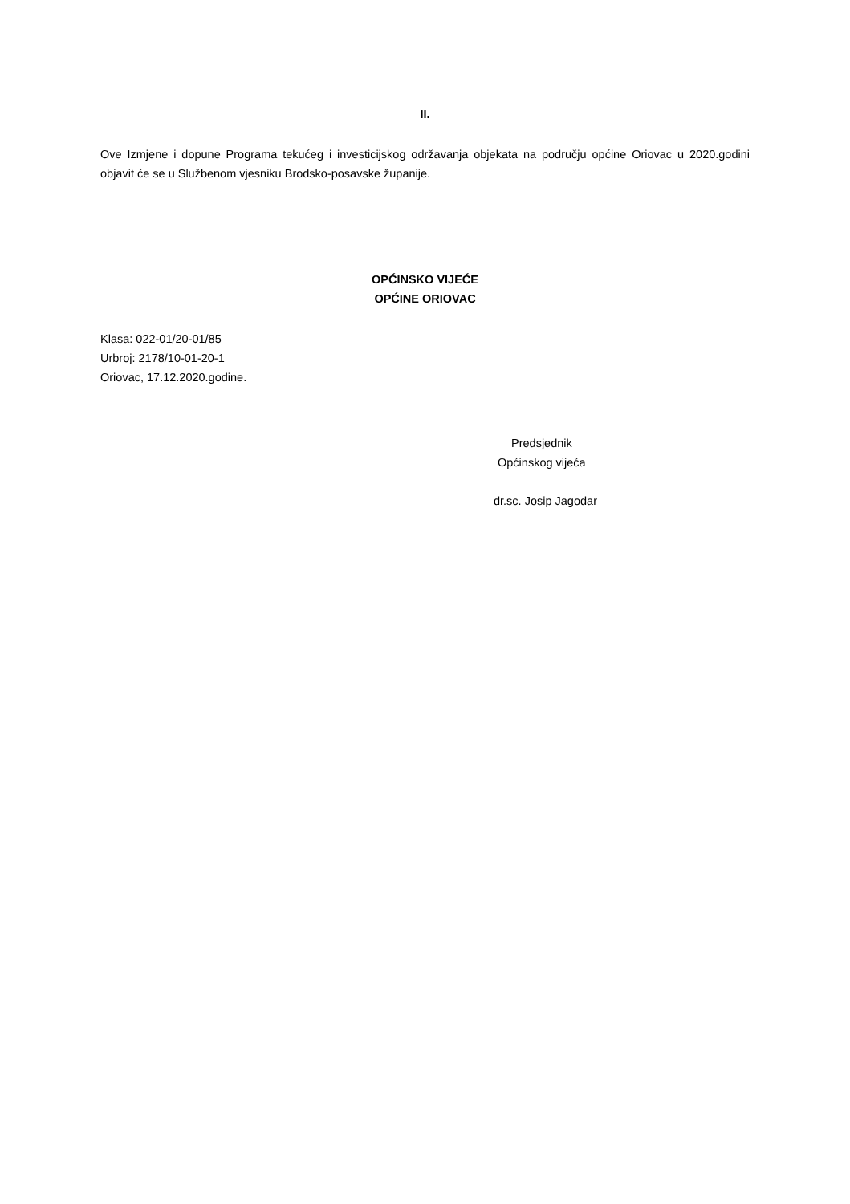II.
Ove Izmjene i dopune Programa tekućeg i investicijskog održavanja objekata na području općine Oriovac u 2020.godini objavit će se u Službenom vjesniku Brodsko-posavske županije.
OPĆINSKO VIJEĆE
OPĆINE ORIOVAC
Klasa: 022-01/20-01/85
Urbroj: 2178/10-01-20-1
Oriovac, 17.12.2020.godine.
Predsjednik
Općinskog vijeća
dr.sc. Josip Jagodar